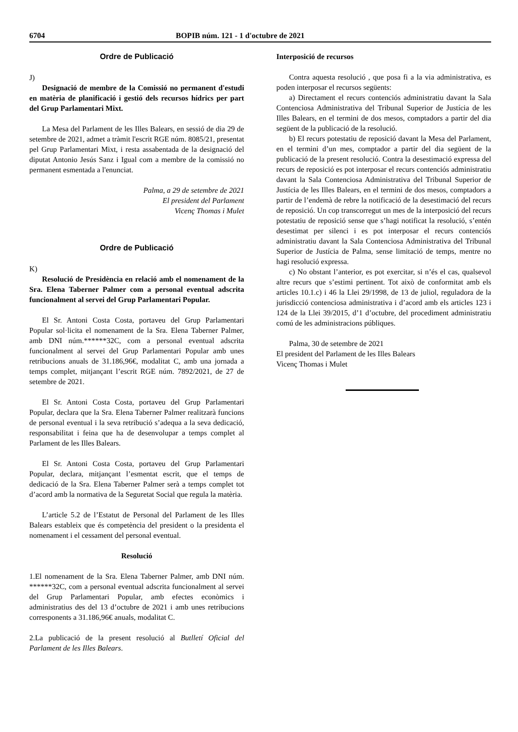6704 BOPIB núm. 121 - 1 d'octubre de 2021
Ordre de Publicació
J)
Designació de membre de la Comissió no permanent d'estudi en matèria de planificació i gestió dels recursos hídrics per part del Grup Parlamentari Mixt.
La Mesa del Parlament de les Illes Balears, en sessió de dia 29 de setembre de 2021, admet a tràmit l'escrit RGE núm. 8085/21, presentat pel Grup Parlamentari Mixt, i resta assabentada de la designació del diputat Antonio Jesús Sanz i Igual com a membre de la comissió no permanent esmentada a l'enunciat.
Palma, a 29 de setembre de 2021
El president del Parlament
Vicenç Thomas i Mulet
Ordre de Publicació
K)
Resolució de Presidència en relació amb el nomenament de la Sra. Elena Taberner Palmer com a personal eventual adscrita funcionalment al servei del Grup Parlamentari Popular.
El Sr. Antoni Costa Costa, portaveu del Grup Parlamentari Popular sol·licita el nomenament de la Sra. Elena Taberner Palmer, amb DNI núm.******32C, com a personal eventual adscrita funcionalment al servei del Grup Parlamentari Popular amb unes retribucions anuals de 31.186,96€, modalitat C, amb una jornada a temps complet, mitjançant l’escrit RGE núm. 7892/2021, de 27 de setembre de 2021.
El Sr. Antoni Costa Costa, portaveu del Grup Parlamentari Popular, declara que la Sra. Elena Taberner Palmer realitzarà funcions de personal eventual i la seva retribució s’adequa a la seva dedicació, responsabilitat i feina que ha de desenvolupar a temps complet al Parlament de les Illes Balears.
El Sr. Antoni Costa Costa, portaveu del Grup Parlamentari Popular, declara, mitjançant l’esmentat escrit, que el temps de dedicació de la Sra. Elena Taberner Palmer serà a temps complet tot d’acord amb la normativa de la Seguretat Social que regula la matèria.
L’article 5.2 de l’Estatut de Personal del Parlament de les Illes Balears estableix que és competència del president o la presidenta el nomenament i el cessament del personal eventual.
Resolució
1.El nomenament de la Sra. Elena Taberner Palmer, amb DNI núm. ******32C, com a personal eventual adscrita funcionalment al servei del Grup Parlamentari Popular, amb efectes econòmics i administratius des del 13 d’octubre de 2021 i amb unes retribucions corresponents a 31.186,96€ anuals, modalitat C.
2.La publicació de la present resolució al Butlletí Oficial del Parlament de les Illes Balears.
Interposició de recursos
Contra aquesta resolució , que posa fi a la via administrativa, es poden interposar el recursos següents:
a) Directament el recurs contenciós administratiu davant la Sala Contenciosa Administrativa del Tribunal Superior de Justícia de les Illes Balears, en el termini de dos mesos, comptadors a partir del dia següent de la publicació de la resolució.
b) El recurs potestatiu de reposició davant la Mesa del Parlament, en el termini d’un mes, comptador a partir del dia següent de la publicació de la present resolució. Contra la desestimació expressa del recurs de reposició es pot interposar el recurs contenciós administratiu davant la Sala Contenciosa Administrativa del Tribunal Superior de Justícia de les Illes Balears, en el termini de dos mesos, comptadors a partir de l’endemà de rebre la notificació de la desestimació del recurs de reposició. Un cop transcorregut un mes de la interposició del recurs potestatiu de reposició sense que s’hagi notificat la resolució, s’entén desestimat per silenci i es pot interposar el recurs contenciós administratiu davant la Sala Contenciosa Administrativa del Tribunal Superior de Justícia de Palma, sense limitació de temps, mentre no hagi resolució expressa.
c) No obstant l’anterior, es pot exercitar, si n’és el cas, qualsevol altre recurs que s’estimi pertinent. Tot això de conformitat amb els articles 10.1.c) i 46 la Llei 29/1998, de 13 de juliol, reguladora de la jurisdicció contenciosa administrativa i d’acord amb els articles 123 i 124 de la Llei 39/2015, d’1 d’octubre, del procediment administratiu comú de les administracions públiques.
Palma, 30 de setembre de 2021
El president del Parlament de les Illes Balears
Vicenç Thomas i Mulet